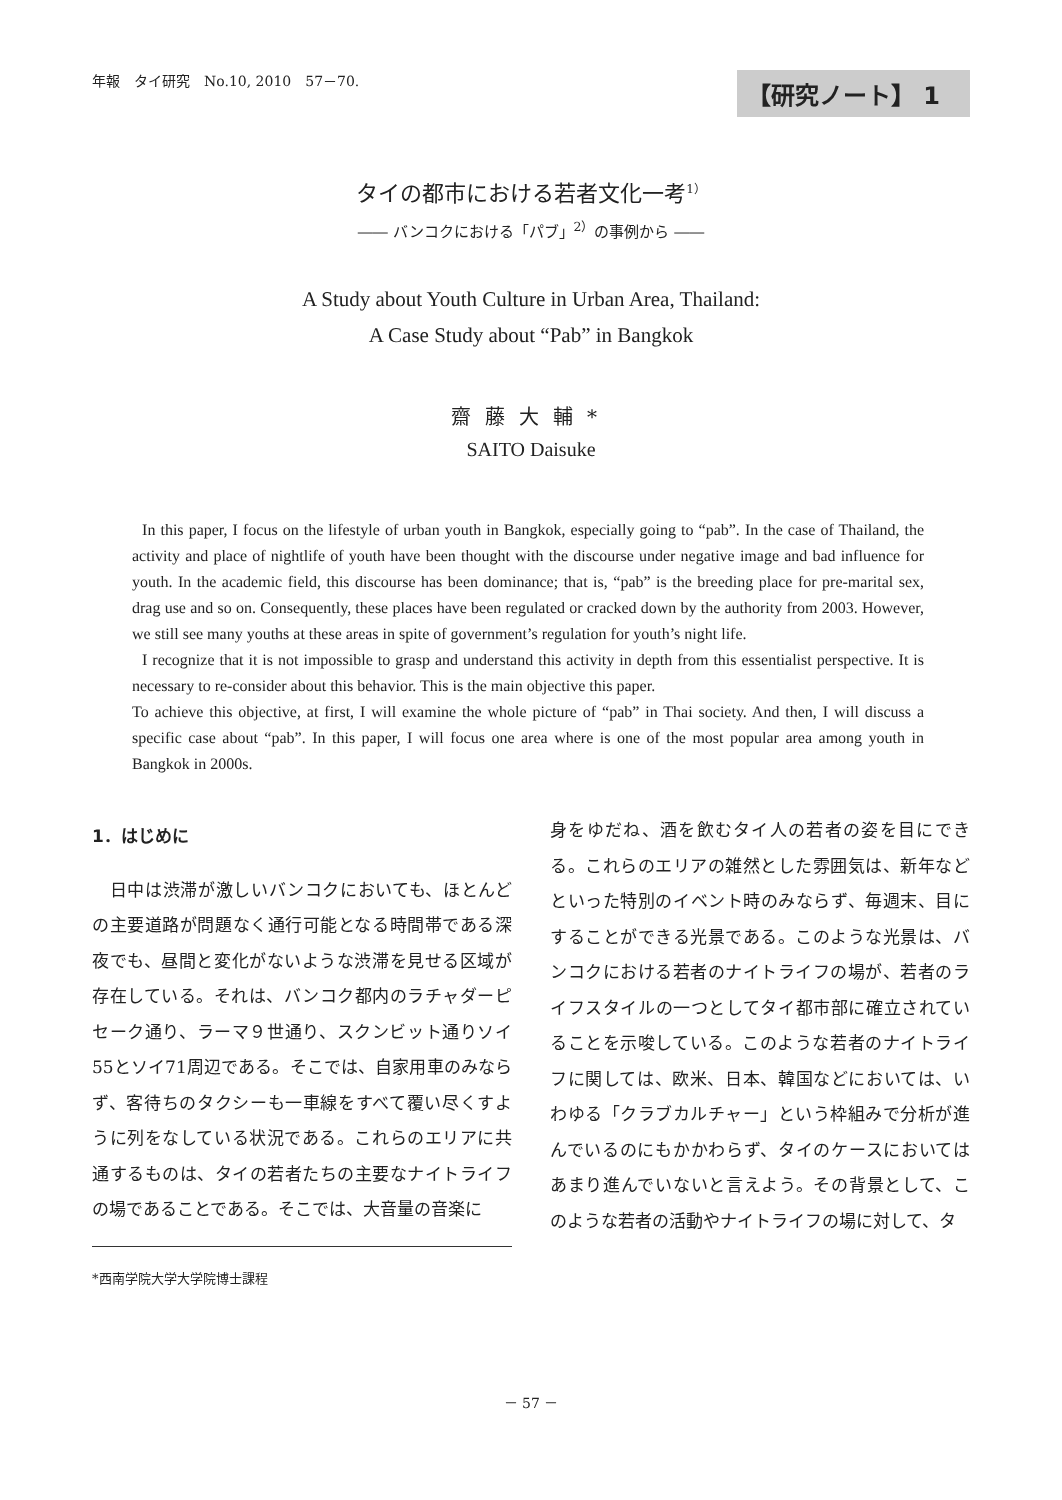年報　タイ研究　No.10, 2010　57－70.
【研究ノート】 1
タイの都市における若者文化一考<sup>1）</sup>
―― バンコクにおける「パブ」<sup>2）</sup>の事例から ――
A Study about Youth Culture in Urban Area, Thailand:
A Case Study about “Pab” in Bangkok
齋藤大輔*
SAITO Daisuke
In this paper, I focus on the lifestyle of urban youth in Bangkok, especially going to “pab”. In the case of Thailand, the activity and place of nightlife of youth have been thought with the discourse under negative image and bad influence for youth. In the academic field, this discourse has been dominance; that is, “pab” is the breeding place for pre-marital sex, drag use and so on. Consequently, these places have been regulated or cracked down by the authority from 2003. However, we still see many youths at these areas in spite of government’s regulation for youth’s night life.
I recognize that it is not impossible to grasp and understand this activity in depth from this essentialist perspective. It is necessary to re-consider about this behavior. This is the main objective this paper.
To achieve this objective, at first, I will examine the whole picture of “pab” in Thai society. And then, I will discuss a specific case about “pab”. In this paper, I will focus one area where is one of the most popular area among youth in Bangkok in 2000s.
1．はじめに
　日中は渋滞が激しいバンコクにおいても、ほとんどの主要道路が問題なく通行可能となる時間帯である深夜でも、昼間と変化がないような渋滞を見せる区域が存在している。それは、バンコク都内のラチャダーピセーク通り、ラーマ９世通り、スクンビット通りソイ55とソイ71周辺である。そこでは、自家用車のみならず、客待ちのタクシーも一車線をすべて覆い尽くすように列をなしている状況である。これらのエリアに共通するものは、タイの若者たちの主要なナイトライフの場であることである。そこでは、大音量の音楽に
*西南学院大学大学院博士課程
身をゆだね、酒を飲むタイ人の若者の姿を目にできる。これらのエリアの雑然とした雰囲気は、新年などといった特別のイベント時のみならず、毎週末、目にすることができる光景である。このような光景は、バンコクにおける若者のナイトライフの場が、若者のライフスタイルの一つとしてタイ都市部に確立されていることを示唆している。このような若者のナイトライフに関しては、欧米、日本、韓国などにおいては、いわゆる「クラブカルチャー」という枠組みで分析が進んでいるのにもかかわらず、タイのケースにおいてはあまり進んでいないと言えよう。その背景として、このような若者の活動やナイトライフの場に対して、タ
－ 57 －